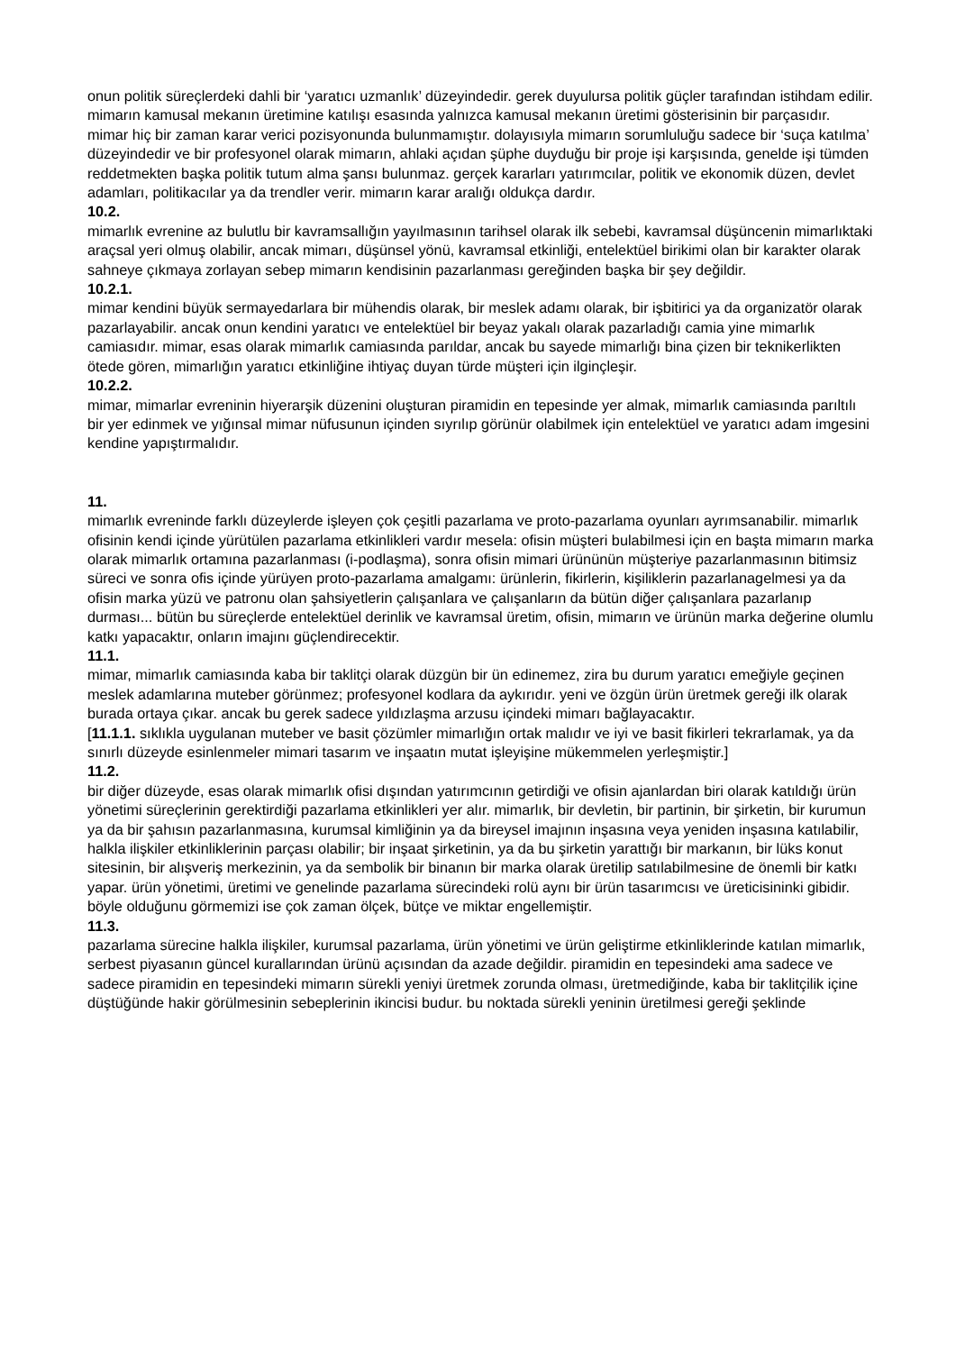onun politik süreçlerdeki dahli bir ‘yaratıcı uzmanlık’ düzeyindedir. gerek duyulursa politik güçler tarafından istihdam edilir. mimarın kamusal mekanın üretimine katılışı esasında yalnızca kamusal mekanın üretimi gösterisinin bir parçasıdır. mimar hiç bir zaman karar verici pozisyonunda bulunmamıştır. dolayısıyla mimarın sorumluluğu sadece bir ‘suça katılma’ düzeyindedir ve bir profesyonel olarak mimarın, ahlaki açıdan şüphe duyduğu bir proje işi karşısında, genelde işi tümden reddetmekten başka politik tutum alma şansı bulunmaz. gerçek kararları yatırımcılar, politik ve ekonomik düzen, devlet adamları, politikacılar ya da trendler verir. mimarın karar aralığı oldukça dardır.
10.2.
mimarlık evrenine az bulutlu bir kavramsallığın yayılmasının tarihsel olarak ilk sebebi, kavramsal düşüncenin mimarlıktaki araçsal yeri olmuş olabilir, ancak mimarı, düşünsel yönü, kavramsal etkinliği, entelektüel birikimi olan bir karakter olarak sahneye çıkmaya zorlayan sebep mimarın kendisinin pazarlanması gereğinden başka bir şey değildir.
10.2.1.
mimar kendini büyük sermayedarlara bir mühendis olarak, bir meslek adamı olarak, bir işbitirici ya da organizatör olarak pazarlayabilir. ancak onun kendini yaratıcı ve entelektüel bir beyaz yakalı olarak pazarladığı camia yine mimarlık camiasıdır. mimar, esas olarak mimarlık camiasında parıldar, ancak bu sayede mimarlığı bina çizen bir teknikerlikten ötede gören, mimarlığın yaratıcı etkinliğine ihtiyaç duyan türde müşteri için ilginçleşir.
10.2.2.
mimar, mimarlar evreninin hiyerarşik düzenini oluşturan piramidin en tepesinde yer almak, mimarlık camiasında parıltılı bir yer edinmek ve yığınsal mimar nüfusunun içinden sıyrılıp görünür olabilmek için entelektüel ve yaratıcı adam imgesini kendine yapıştırmalıdır.
11.
mimarlık evreninde farklı düzeylerde işleyen çok çeşitli pazarlama ve proto-pazarlama oyunları ayrımsanabilir. mimarlık ofisinin kendi içinde yürütülen pazarlama etkinlikleri vardır mesela: ofisin müşteri bulabilmesi için en başta mimarın marka olarak mimarlık ortamına pazarlanması (i-podlaşma), sonra ofisin mimari ürününün müşteriye pazarlanmasının bitimsiz süreci ve sonra ofis içinde yürüyen proto-pazarlama amalgamı: ürünlerin, fikirlerin, kişiliklerin pazarlanagelmesi ya da ofisin marka yüzü ve patronu olan şahsiyetlerin çalışanlara ve çalışanların da bütün diğer çalışanlara pazarlanıp durması... bütün bu süreçlerde entelektüel derinlik ve kavramsal üretim, ofisin, mimarın ve ürünün marka değerine olumlu katkı yapacaktır, onların imajını güçlendirecektir.
11.1.
mimar, mimarlık camiasında kaba bir taklitçi olarak düzgün bir ün edinemez, zira bu durum yaratıcı emeğiyle geçinen meslek adamlarına muteber görünmez; profesyonel kodlara da aykırıdır. yeni ve özgün ürün üretmek gereği ilk olarak burada ortaya çıkar. ancak bu gerek sadece yıldızlaşma arzusu içindeki mimarı bağlayacaktır.
[11.1.1. sıklıkla uygulanan muteber ve basit çözümler mimarlığın ortak malıdır ve iyi ve basit fikirleri tekrarlamak, ya da sınırlı düzeyde esinlenmeler mimari tasarım ve inşaatın mutat işleyişine mükemmelen yerleşmiştir.]
11.2.
bir diğer düzeyde, esas olarak mimarlık ofisi dışından yatırımcının getirdiği ve ofisin ajanlardan biri olarak katıldığı ürün yönetimi süreçlerinin gerektirdiği pazarlama etkinlikleri yer alır. mimarlık, bir devletin, bir partinin, bir şirketin, bir kurumun ya da bir şahısın pazarlanmasına, kurumsal kimliğinin ya da bireysel imajının inşasına veya yeniden inşasına katılabilir, halkla ilişkiler etkinliklerinin parçası olabilir; bir inşaat şirketinin, ya da bu şirketin yarattığı bir markanın, bir lüks konut sitesinin, bir alışveriş merkezinin, ya da sembolik bir binanın bir marka olarak üretilip satılabilmesine de önemli bir katkı yapar. ürün yönetimi, üretimi ve genelinde pazarlama sürecindeki rolü aynı bir ürün tasarımcısı ve üreticisininki gibidir. böyle olduğunu görmemizi ise çok zaman ölçek, bütçe ve miktar engellemiştir.
11.3.
pazarlama sürecine halkla ilişkiler, kurumsal pazarlama, ürün yönetimi ve ürün geliştirme etkinliklerinde katılan mimarlık, serbest piyasanın güncel kurallarından ürünü açısından da azade değildir. piramidin en tepesindeki ama sadece ve sadece piramidin en tepesindeki mimarın sürekli yeniyi üretmek zorunda olması, üretmediğinde, kaba bir taklitçilik içine düştüğünde hakir görülmesinin sebeplerinin ikincisi budur. bu noktada sürekli yeninin üretilmesi gereği şeklinde